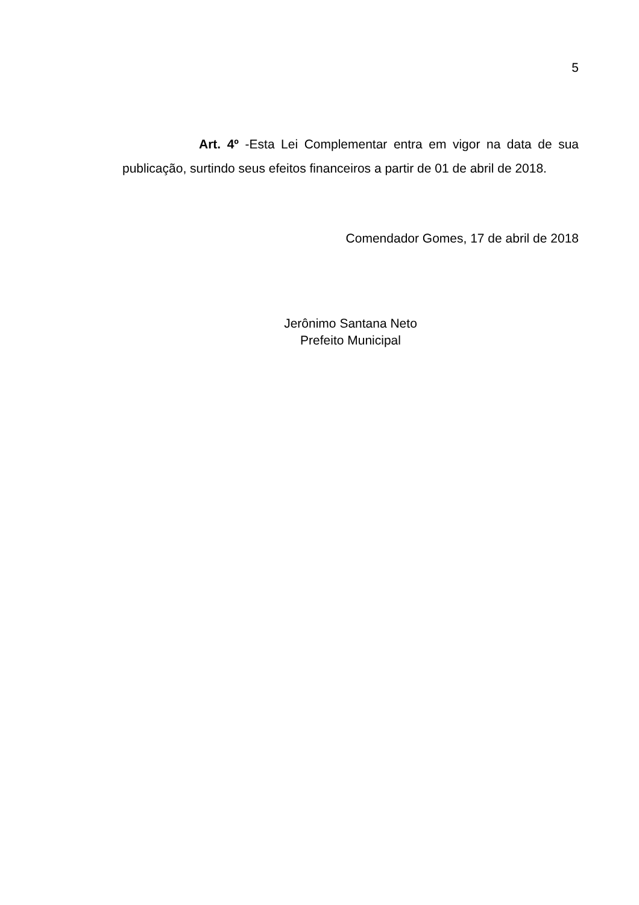5
Art. 4º -Esta Lei Complementar entra em vigor na data de sua publicação, surtindo seus efeitos financeiros a partir de 01 de abril de 2018.
Comendador Gomes, 17 de abril de 2018
Jerônimo Santana Neto
Prefeito Municipal